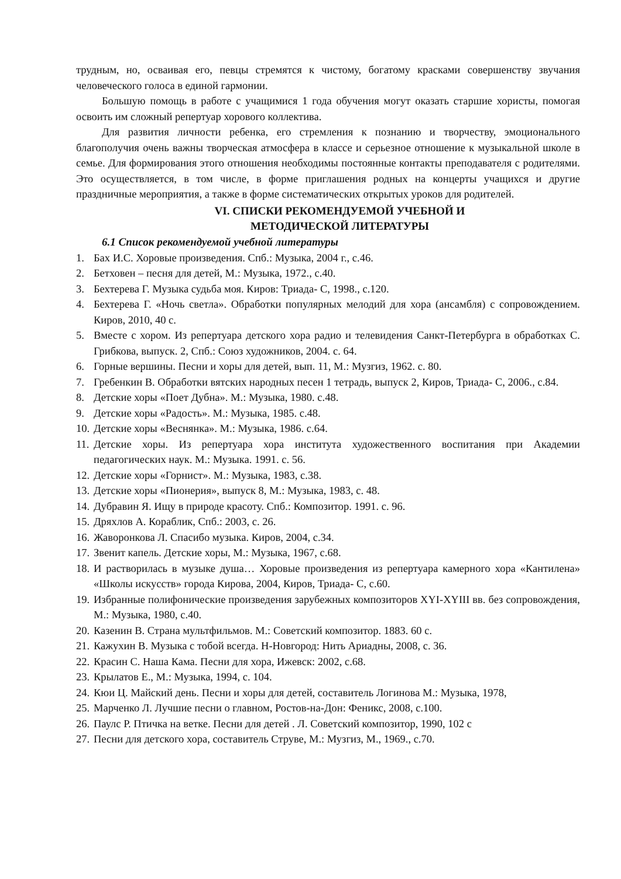трудным, но, осваивая его, певцы стремятся к чистому, богатому красками совершенству звучания человеческого голоса в единой гармонии.
Большую помощь в работе с учащимися 1 года обучения могут оказать старшие хористы, помогая освоить им сложный репертуар хорового коллектива.
Для развития личности ребенка, его стремления к познанию и творчеству, эмоционального благополучия очень важны творческая атмосфера в классе и серьезное отношение к музыкальной школе в семье. Для формирования этого отношения необходимы постоянные контакты преподавателя с родителями. Это осуществляется, в том числе, в форме приглашения родных на концерты учащихся и другие праздничные мероприятия, а также в форме систематических открытых уроков для родителей.
VI. СПИСКИ РЕКОМЕНДУЕМОЙ УЧЕБНОЙ И
МЕТОДИЧЕСКОЙ ЛИТЕРАТУРЫ
6.1 Список рекомендуемой учебной литературы
1. Бах И.С. Хоровые произведения. Спб.: Музыка, 2004 г., с.46.
2. Бетховен – песня для детей, М.: Музыка, 1972., с.40.
3. Бехтерева Г. Музыка судьба моя. Киров: Триада- С, 1998., с.120.
4. Бехтерева Г. «Ночь светла». Обработки популярных мелодий для хора (ансамбля) с сопровождением. Киров, 2010, 40 с.
5. Вместе с хором. Из репертуара детского хора радио и телевидения Санкт-Петербурга в обработках С. Грибкова, выпуск. 2, Спб.: Союз художников, 2004. с. 64.
6. Горные вершины. Песни и хоры для детей, вып. 11, М.: Музгиз, 1962. с. 80.
7. Гребенкин В. Обработки вятских народных песен 1 тетрадь, выпуск 2, Киров, Триада- С, 2006., с.84.
8. Детские хоры «Поет Дубна». М.: Музыка, 1980. с.48.
9. Детские хоры «Радость». М.: Музыка, 1985. с.48.
10. Детские хоры «Веснянка». М.: Музыка, 1986. с.64.
11. Детские хоры. Из репертуара хора института художественного воспитания при Академии педагогических наук. М.: Музыка. 1991. с. 56.
12. Детские хоры «Горнист». М.: Музыка, 1983, с.38.
13. Детские хоры «Пионерия», выпуск 8, М.: Музыка, 1983, с. 48.
14. Дубравин Я. Ищу в природе красоту. Спб.: Композитор. 1991. с. 96.
15. Дряхлов А. Кораблик, Спб.: 2003, с. 26.
16. Жаворонкова Л. Спасибо музыка. Киров, 2004, с.34.
17. Звенит капель. Детские хоры, М.: Музыка, 1967, с.68.
18. И растворилась в музыке душа… Хоровые произведения из репертуара камерного хора «Кантилена» «Школы искусств» города Кирова, 2004, Киров, Триада- С, с.60.
19. Избранные полифонические произведения зарубежных композиторов XYI-XYIII вв. без сопровождения, М.: Музыка, 1980, с.40.
20. Казенин В. Страна мультфильмов. М.: Советский композитор. 1883. 60 с.
21. Кажухин В. Музыка с тобой всегда. Н-Новгород: Нить Ариадны, 2008, с. 36.
22. Красин С. Наша Кама. Песни для хора, Ижевск: 2002, с.68.
23. Крылатов Е., М.: Музыка, 1994, с. 104.
24. Кюи Ц. Майский день. Песни и хоры для детей, составитель Логинова М.: Музыка, 1978,
25. Марченко Л. Лучшие песни о главном, Ростов-на-Дон: Феникс, 2008, с.100.
26. Паулс Р. Птичка на ветке. Песни для детей . Л. Советский композитор, 1990, 102 с
27. Песни для детского хора, составитель Струве, М.: Музгиз, М., 1969., с.70.